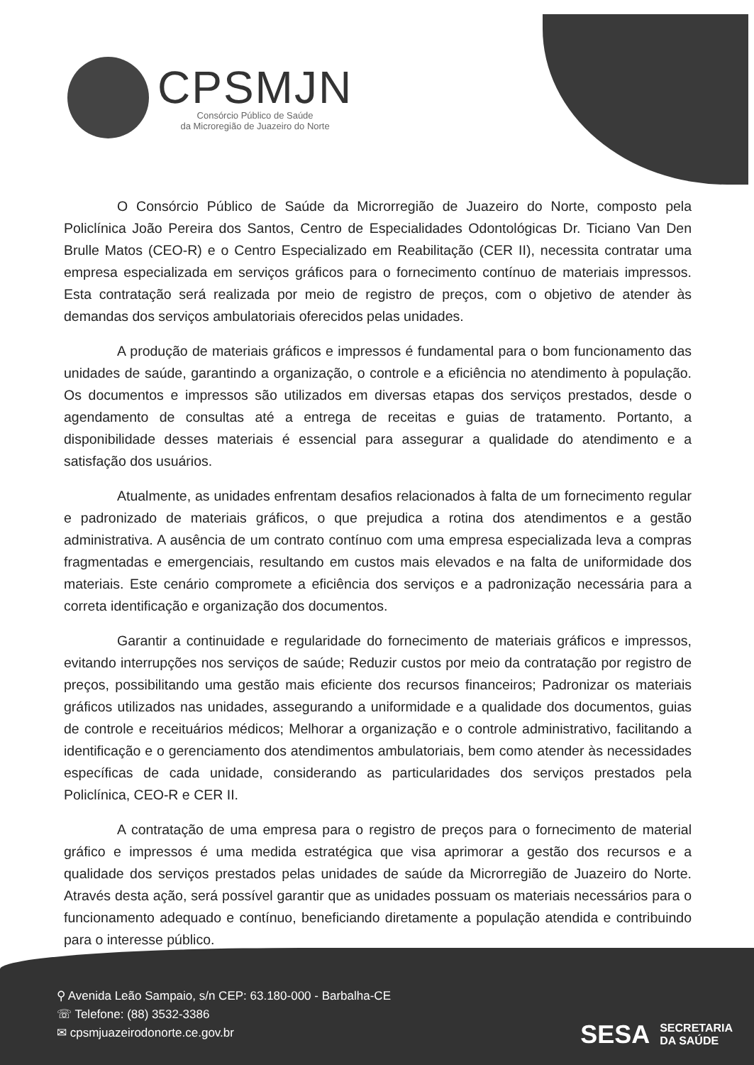CPSMJN
Consórcio Público de Saúde
da Microregião de Juazeiro do Norte
O Consórcio Público de Saúde da Microrregião de Juazeiro do Norte, composto pela Policlínica João Pereira dos Santos, Centro de Especialidades Odontológicas Dr. Ticiano Van Den Brulle Matos (CEO-R) e o Centro Especializado em Reabilitação (CER II), necessita contratar uma empresa especializada em serviços gráficos para o fornecimento contínuo de materiais impressos. Esta contratação será realizada por meio de registro de preços, com o objetivo de atender às demandas dos serviços ambulatoriais oferecidos pelas unidades.
A produção de materiais gráficos e impressos é fundamental para o bom funcionamento das unidades de saúde, garantindo a organização, o controle e a eficiência no atendimento à população. Os documentos e impressos são utilizados em diversas etapas dos serviços prestados, desde o agendamento de consultas até a entrega de receitas e guias de tratamento. Portanto, a disponibilidade desses materiais é essencial para assegurar a qualidade do atendimento e a satisfação dos usuários.
Atualmente, as unidades enfrentam desafios relacionados à falta de um fornecimento regular e padronizado de materiais gráficos, o que prejudica a rotina dos atendimentos e a gestão administrativa. A ausência de um contrato contínuo com uma empresa especializada leva a compras fragmentadas e emergenciais, resultando em custos mais elevados e na falta de uniformidade dos materiais. Este cenário compromete a eficiência dos serviços e a padronização necessária para a correta identificação e organização dos documentos.
Garantir a continuidade e regularidade do fornecimento de materiais gráficos e impressos, evitando interrupções nos serviços de saúde; Reduzir custos por meio da contratação por registro de preços, possibilitando uma gestão mais eficiente dos recursos financeiros; Padronizar os materiais gráficos utilizados nas unidades, assegurando a uniformidade e a qualidade dos documentos, guias de controle e receituários médicos; Melhorar a organização e o controle administrativo, facilitando a identificação e o gerenciamento dos atendimentos ambulatoriais, bem como atender às necessidades específicas de cada unidade, considerando as particularidades dos serviços prestados pela Policlínica, CEO-R e CER II.
A contratação de uma empresa para o registro de preços para o fornecimento de material gráfico e impressos é uma medida estratégica que visa aprimorar a gestão dos recursos e a qualidade dos serviços prestados pelas unidades de saúde da Microrregião de Juazeiro do Norte. Através desta ação, será possível garantir que as unidades possuam os materiais necessários para o funcionamento adequado e contínuo, beneficiando diretamente a população atendida e contribuindo para o interesse público.
⚲ Avenida Leão Sampaio, s/n CEP: 63.180-000 - Barbalha-CE
☏ Telefone: (88) 3532-3386
✉ cpsmjuazeirodonorte.ce.gov.br
SESA SECRETARIA
DA SAÚDE